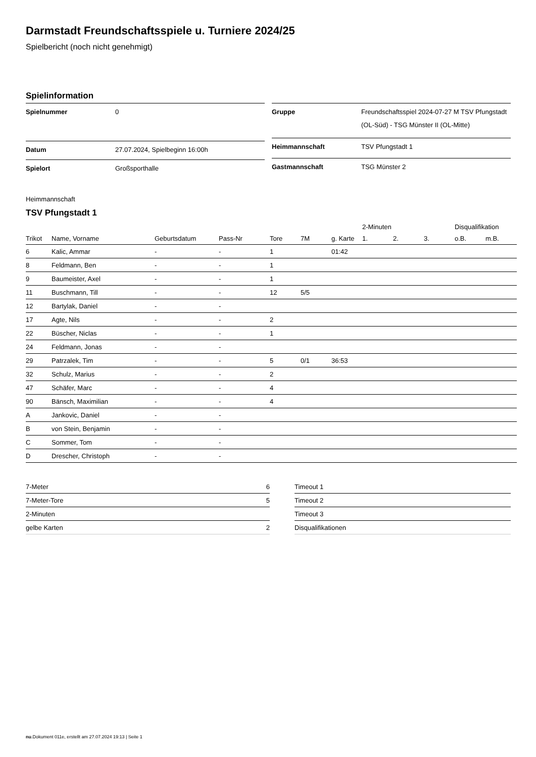Darmstadt Freundschaftsspiele u. Turniere 2024/25
Spielbericht (noch nicht genehmigt)
Spielinformation
| Spielnummer | 0 |
| Datum | 27.07.2024, Spielbeginn 16:00h |
| Spielort | Großsporthalle |
| Gruppe | Freundschaftsspiel 2024-07-27 M TSV Pfungstadt (OL-Süd) - TSG Münster II (OL-Mitte) |
| Heimmannschaft | TSV Pfungstadt 1 |
| Gastmannschaft | TSG Münster 2 |
Heimmannschaft
TSV Pfungstadt 1
| | | | | | | | 2-Minuten | | | Disqualifikation | |
| --- | --- | --- | --- | --- | --- | --- | --- | --- | --- | --- | --- |
| Trikot | Name, Vorname | Geburtsdatum | Pass-Nr | Tore | 7M | g. Karte | 1. | 2. | 3. | o.B. | m.B. |
| 6 | Kalic, Ammar | - | - | 1 | | 01:42 | | | | | |
| 8 | Feldmann, Ben | - | - | 1 | | | | | | | |
| 9 | Baumeister, Axel | - | - | 1 | | | | | | | |
| 11 | Buschmann, Till | - | - | 12 | 5/5 | | | | | | |
| 12 | Bartylak, Daniel | - | - | | | | | | | | |
| 17 | Agte, Nils | - | - | 2 | | | | | | | |
| 22 | Büscher, Niclas | - | - | 1 | | | | | | | |
| 24 | Feldmann, Jonas | - | - | | | | | | | | |
| 29 | Patrzalek, Tim | - | - | 5 | 0/1 | 36:53 | | | | | |
| 32 | Schulz, Marius | - | - | 2 | | | | | | | |
| 47 | Schäfer, Marc | - | - | 4 | | | | | | | |
| 90 | Bänsch, Maximilian | - | - | 4 | | | | | | | |
| A | Jankovic, Daniel | - | - | | | | | | | | |
| B | von Stein, Benjamin | - | - | | | | | | | | |
| C | Sommer, Tom | - | - | | | | | | | | |
| D | Drescher, Christoph | - | - | | | | | | | | |
| 7-Meter | 6 |
| 7-Meter-Tore | 5 |
| 2-Minuten | |
| gelbe Karten | 2 |
| Timeout 1 |
| Timeout 2 |
| Timeout 3 |
| Disqualifikationen |
nu.Dokument 011e, erstellt am 27.07.2024 19:13 | Seite 1